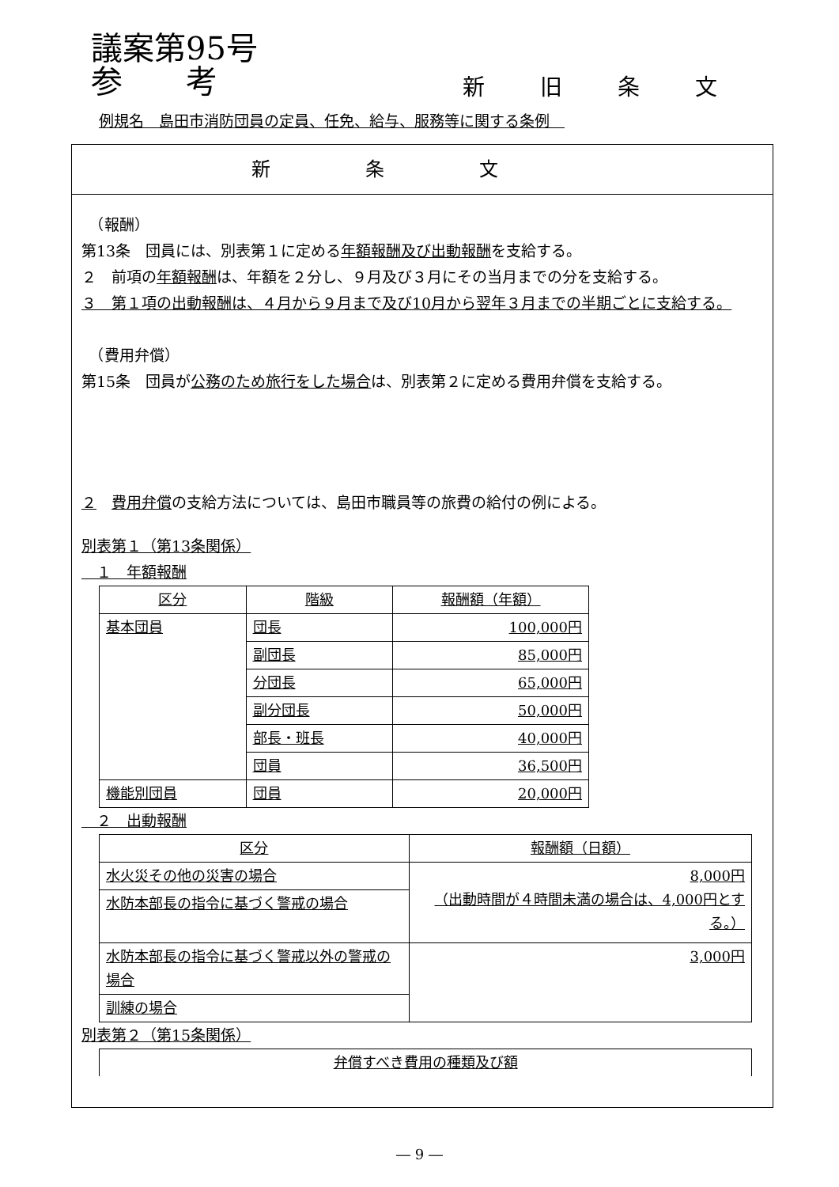議案第95号
参　　考
新旧条文
例規名　島田市消防団員の定員、任免、給与、服務等に関する条例　
新条文
　（報酬）
第13条　団員には、別表第１に定める年額報酬及び出動報酬を支給する。
２　前項の年額報酬は、年額を２分し、９月及び３月にその当月までの分を支給する。
３　第１項の出動報酬は、４月から９月まで及び10月から翌年３月までの半期ごとに支給する。
　（費用弁償）
第15条　団員が公務のため旅行をした場合は、別表第２に定める費用弁償を支給する。
２　費用弁償の支給方法については、島田市職員等の旅費の給付の例による。
別表第１（第13条関係）
　１　年額報酬
| 区分 | 階級 | 報酬額（年額） |
| --- | --- | --- |
| 基本団員 | 団長 | 100,000円 |
| | 副団長 | 85,000円 |
| | 分団長 | 65,000円 |
| | 副分団長 | 50,000円 |
| | 部長・班長 | 40,000円 |
| | 団員 | 36,500円 |
| 機能別団員 | 団員 | 20,000円 |
　２　出動報酬
| 区分 | 報酬額（日額） |
| --- | --- |
| 水火災その他の災害の場合 | 8,000円 （出動時間が４時間未満の場合は、4,000円とする。） |
| 水防本部長の指令に基づく警戒の場合 | |
| 水防本部長の指令に基づく警戒以外の警戒の場合 | 3,000円 |
| 訓練の場合 | |
別表第２（第15条関係）
| 弁償すべき費用の種類及び額 |
| --- |
― 9 ―